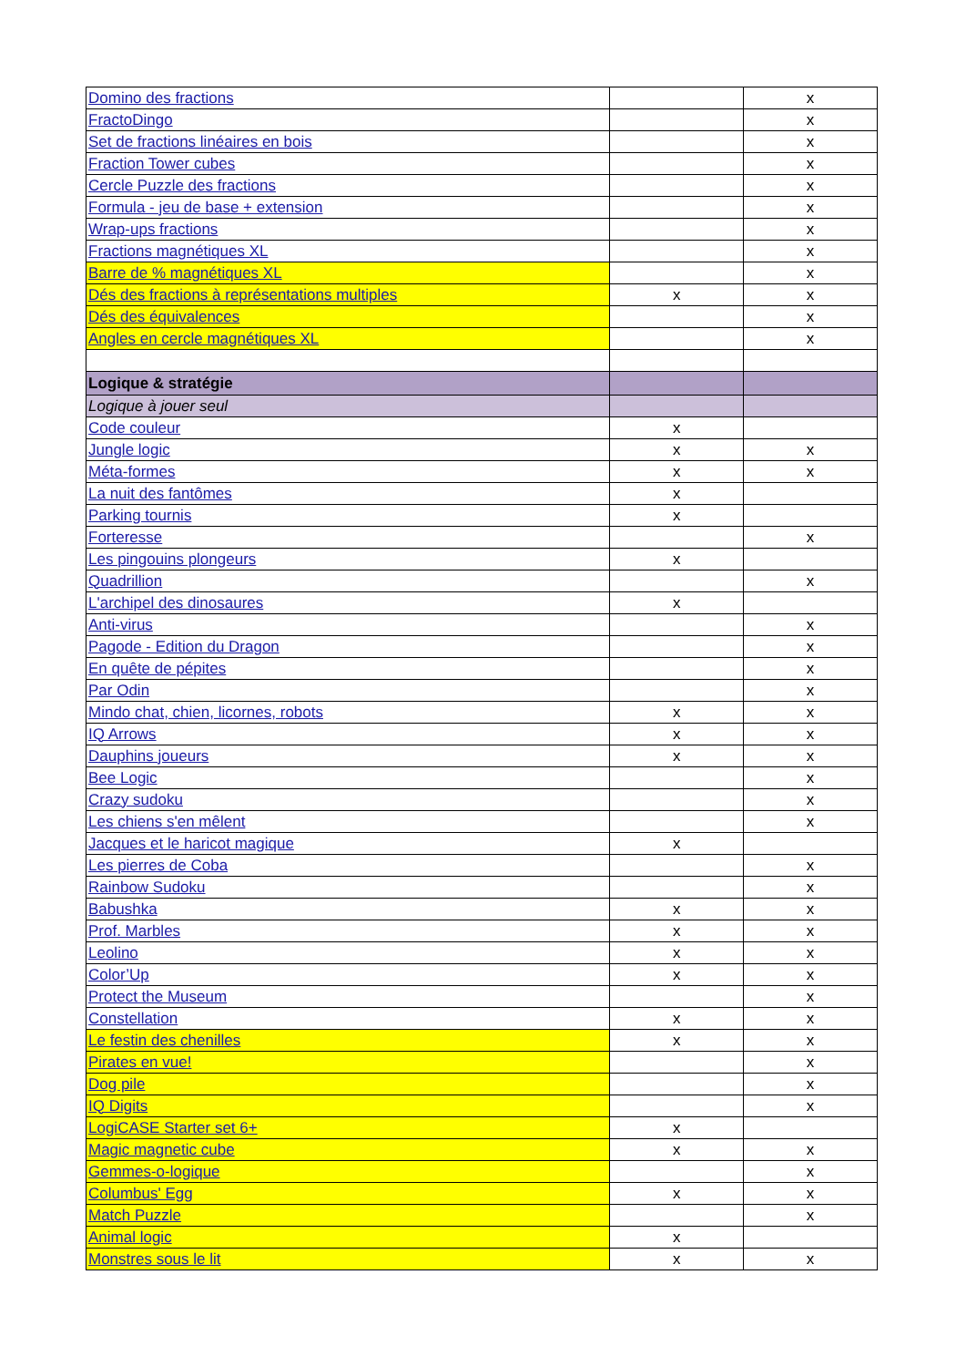| Domino des fractions | | x |
| FractoDingo | | x |
| Set de fractions linéaires en bois | | x |
| Fraction Tower cubes | | x |
| Cercle Puzzle des fractions | | x |
| Formula - jeu de base + extension | | x |
| Wrap-ups fractions | | x |
| Fractions magnétiques XL | | x |
| Barre de % magnétiques XL | | x |
| Dés des fractions à représentations multiples | x | x |
| Dés des équivalences | | x |
| Angles en cercle magnétiques XL | | x |
| Logique & stratégie | | |
| Logique à jouer seul | | |
| Code couleur | x | |
| Jungle logic | x | x |
| Méta-formes | x | x |
| La nuit des fantômes | x | |
| Parking tournis | x | |
| Forteresse | | x |
| Les pingouins plongeurs | x | |
| Quadrillion | | x |
| L'archipel des dinosaures | x | |
| Anti-virus | | x |
| Pagode - Edition du Dragon | | x |
| En quête de pépites | | x |
| Par Odin | | x |
| Mindo chat, chien, licornes, robots | x | x |
| IQ Arrows | x | x |
| Dauphins joueurs | x | x |
| Bee Logic | | x |
| Crazy sudoku | | x |
| Les chiens s'en mêlent | | x |
| Jacques et le haricot magique | x | |
| Les pierres de Coba | | x |
| Rainbow Sudoku | | x |
| Babushka | x | x |
| Prof. Marbles | x | x |
| Leolino | x | x |
| Color’Up | x | x |
| Protect the Museum | | x |
| Constellation | x | x |
| Le festin des chenilles | x | x |
| Pirates en vue! | | x |
| Dog pile | | x |
| IQ Digits | | x |
| LogiCASE Starter set 6+ | x | |
| Magic magnetic cube | x | x |
| Gemmes-o-logique | | x |
| Columbus' Egg | x | x |
| Match Puzzle | | x |
| Animal logic | x | |
| Monstres sous le lit | x | x |